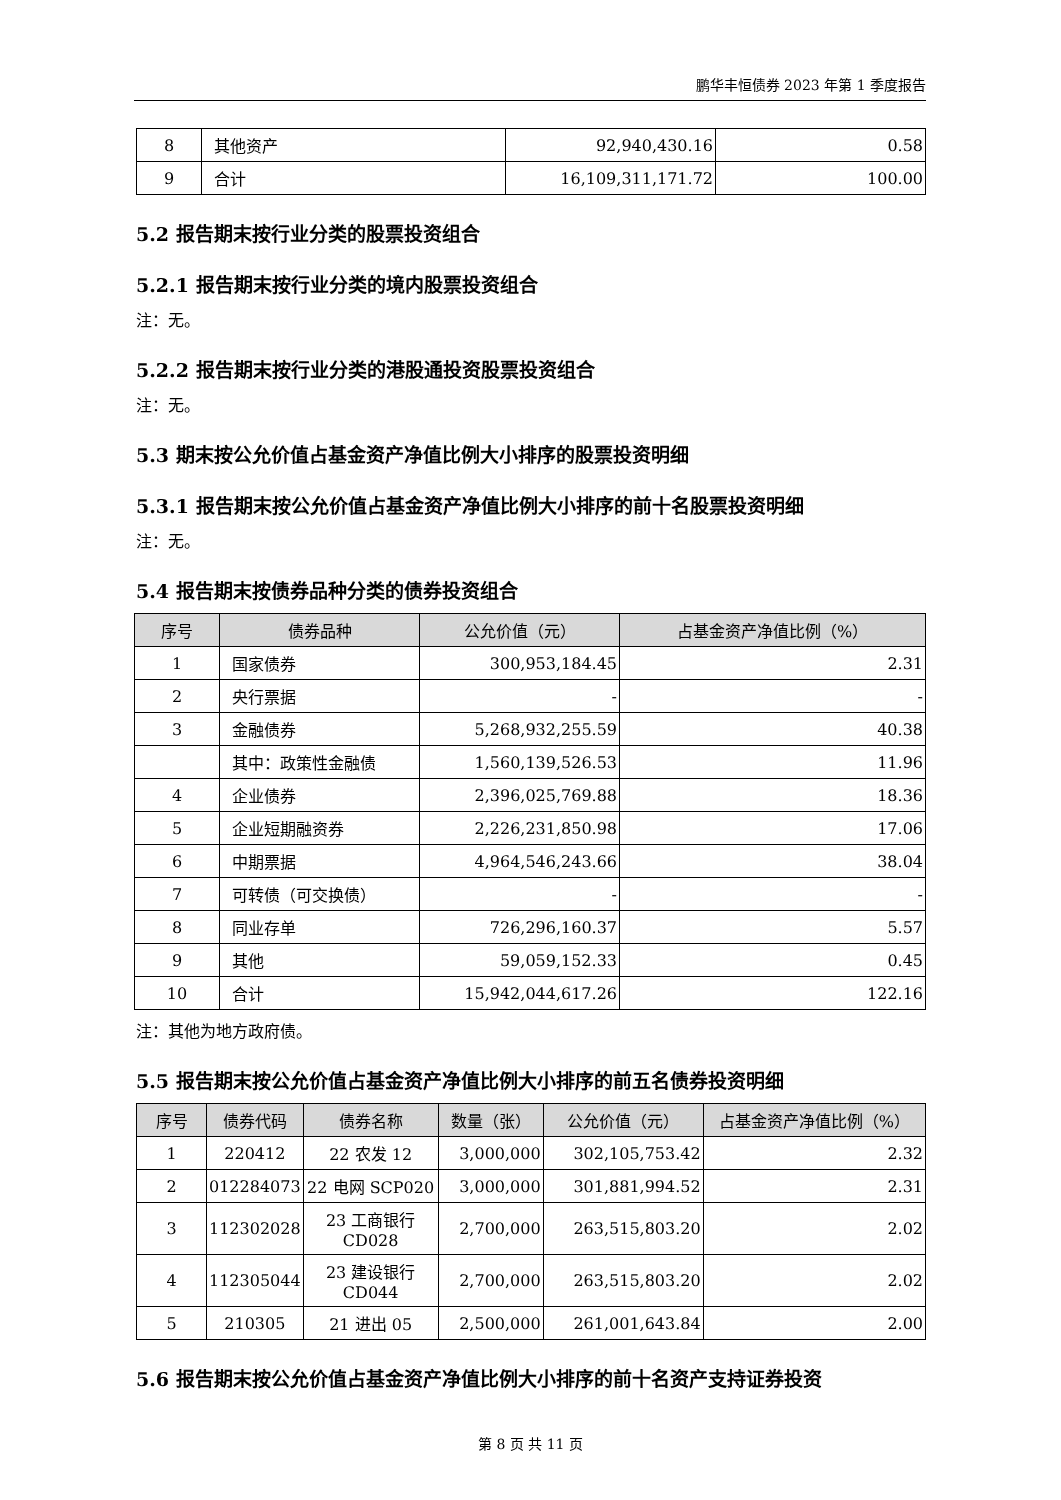鹏华丰恒债券 2023 年第 1 季度报告
| 8 | 其他资产 | 92,940,430.16 | 0.58 |
| 9 | 合计 | 16,109,311,171.72 | 100.00 |
5.2 报告期末按行业分类的股票投资组合
5.2.1 报告期末按行业分类的境内股票投资组合
注：无。
5.2.2 报告期末按行业分类的港股通投资股票投资组合
注：无。
5.3 期末按公允价值占基金资产净值比例大小排序的股票投资明细
5.3.1 报告期末按公允价值占基金资产净值比例大小排序的前十名股票投资明细
注：无。
5.4 报告期末按债券品种分类的债券投资组合
| 序号 | 债券品种 | 公允价值（元） | 占基金资产净值比例（%） |
| --- | --- | --- | --- |
| 1 | 国家债券 | 300,953,184.45 | 2.31 |
| 2 | 央行票据 | - | - |
| 3 | 金融债券 | 5,268,932,255.59 | 40.38 |
| | 其中：政策性金融债 | 1,560,139,526.53 | 11.96 |
| 4 | 企业债券 | 2,396,025,769.88 | 18.36 |
| 5 | 企业短期融资券 | 2,226,231,850.98 | 17.06 |
| 6 | 中期票据 | 4,964,546,243.66 | 38.04 |
| 7 | 可转债（可交换债） | - | - |
| 8 | 同业存单 | 726,296,160.37 | 5.57 |
| 9 | 其他 | 59,059,152.33 | 0.45 |
| 10 | 合计 | 15,942,044,617.26 | 122.16 |
注：其他为地方政府债。
5.5 报告期末按公允价值占基金资产净值比例大小排序的前五名债券投资明细
| 序号 | 债券代码 | 债券名称 | 数量（张） | 公允价值（元） | 占基金资产净值比例（%） |
| --- | --- | --- | --- | --- | --- |
| 1 | 220412 | 22 农发 12 | 3,000,000 | 302,105,753.42 | 2.32 |
| 2 | 012284073 | 22 电网 SCP020 | 3,000,000 | 301,881,994.52 | 2.31 |
| 3 | 112302028 | 23 工商银行 CD028 | 2,700,000 | 263,515,803.20 | 2.02 |
| 4 | 112305044 | 23 建设银行 CD044 | 2,700,000 | 263,515,803.20 | 2.02 |
| 5 | 210305 | 21 进出 05 | 2,500,000 | 261,001,643.84 | 2.00 |
5.6 报告期末按公允价值占基金资产净值比例大小排序的前十名资产支持证券投资
第 8 页 共 11 页